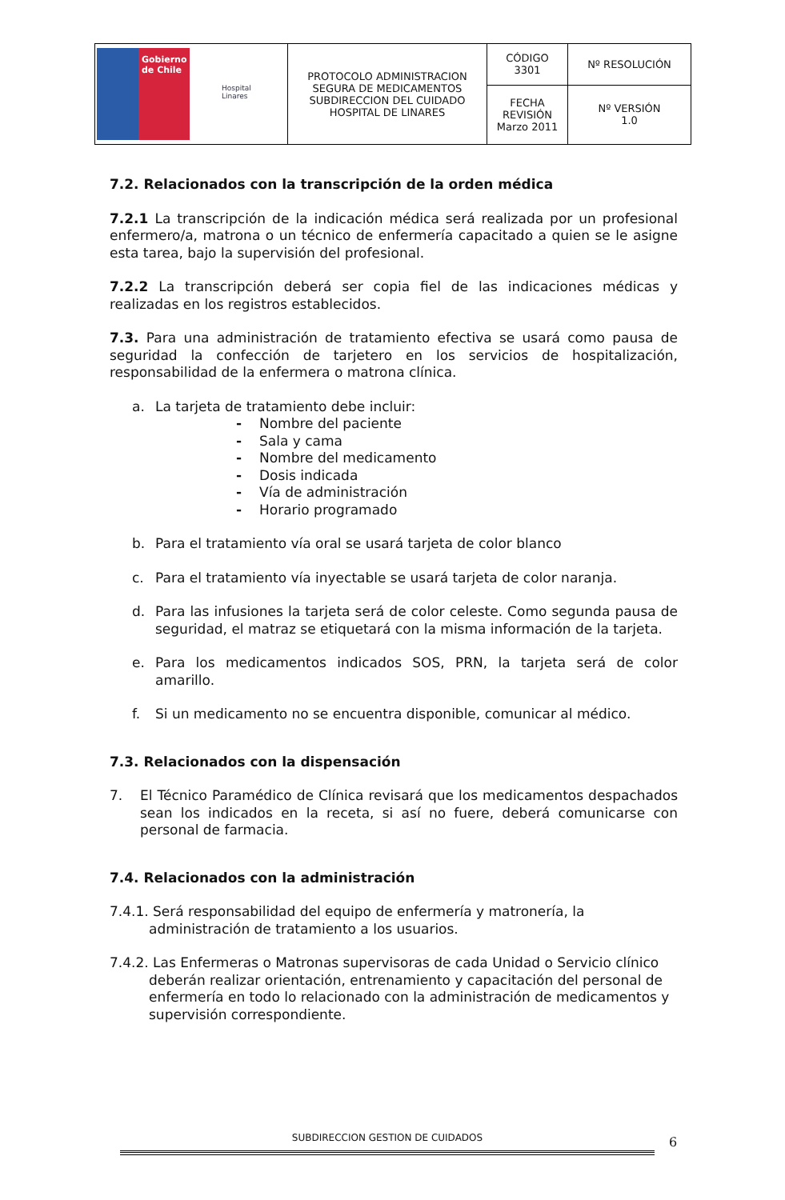| Gobierno de Chile Hospital Linares | PROTOCOLO ADMINISTRACION SEGURA DE MEDICAMENTOS SUBDIRECCION DEL CUIDADO HOSPITAL DE LINARES | CÓDIGO 3301 | Nº RESOLUCIÓN |
| | | FECHA REVISIÓN Marzo 2011 | Nº VERSIÓN 1.0 |
7.2. Relacionados con la transcripción de la orden médica
7.2.1 La transcripción de la indicación médica será realizada por un profesional enfermero/a, matrona o un técnico de enfermería capacitado a quien se le asigne esta tarea, bajo la supervisión del profesional.
7.2.2 La transcripción deberá ser copia fiel de las indicaciones médicas y realizadas en los registros establecidos.
7.3. Para una administración de tratamiento efectiva se usará como pausa de seguridad la confección de tarjetero en los servicios de hospitalización, responsabilidad de la enfermera o matrona clínica.
a. La tarjeta de tratamiento debe incluir:
- Nombre del paciente
- Sala y cama
- Nombre del medicamento
- Dosis indicada
- Vía de administración
- Horario programado
b. Para el tratamiento vía oral se usará tarjeta de color blanco
c. Para el tratamiento vía inyectable se usará tarjeta de color naranja.
d. Para las infusiones la tarjeta será de color celeste. Como segunda pausa de seguridad, el matraz se etiquetará con la misma información de la tarjeta.
e. Para los medicamentos indicados SOS, PRN, la tarjeta será de color amarillo.
f. Si un medicamento no se encuentra disponible, comunicar al médico.
7.3. Relacionados con la dispensación
7. El Técnico Paramédico de Clínica revisará que los medicamentos despachados sean los indicados en la receta, si así no fuere, deberá comunicarse con personal de farmacia.
7.4. Relacionados con la administración
7.4.1. Será responsabilidad del equipo de enfermería y matronería, la administración de tratamiento a los usuarios.
7.4.2. Las Enfermeras o Matronas supervisoras de cada Unidad o Servicio clínico deberán realizar orientación, entrenamiento y capacitación del personal de enfermería en todo lo relacionado con la administración de medicamentos y supervisión correspondiente.
SUBDIRECCION GESTION DE CUIDADOS 6